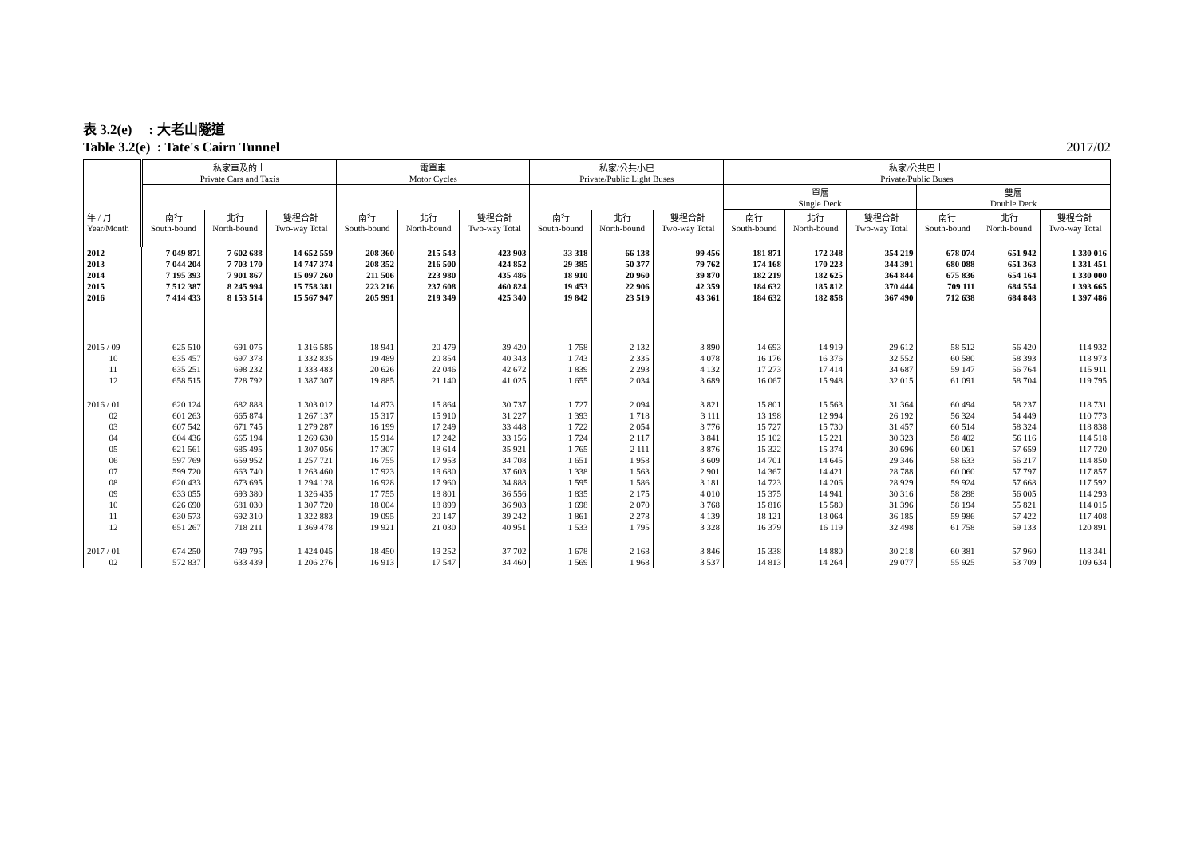表 3.2(e) : 大老山隧道
Table 3.2(e) : Tate's Cairn Tunnel 2017/02
| 年 / 月 Year/Month | 私家車及的士 Private Cars and Taxis | | | 電單車 Motor Cycles | | | 私家/公共小巴 Private/Public Light Buses | | | 私家/公共巴士 Private/Public Buses | | | | | |
| --- | --- | --- | --- | --- | --- | --- | --- | --- | --- | --- | --- | --- | --- | --- | --- |
| | | | | | | | | | | 單層 Single Deck | | | 雙層 Double Deck | | |
| | 南行 South-bound | 北行 North-bound | 雙程合計 Two-way Total | 南行 South-bound | 北行 North-bound | 雙程合計 Two-way Total | 南行 South-bound | 北行 North-bound | 雙程合計 Two-way Total | 南行 South-bound | 北行 North-bound | 雙程合計 Two-way Total | 南行 South-bound | 北行 North-bound | 雙程合計 Two-way Total |
| 2012 | 7 049 871 | 7 602 688 | 14 652 559 | 208 360 | 215 543 | 423 903 | 33 318 | 66 138 | 99 456 | 181 871 | 172 348 | 354 219 | 678 074 | 651 942 | 1 330 016 |
| 2013 | 7 044 204 | 7 703 170 | 14 747 374 | 208 352 | 216 500 | 424 852 | 29 385 | 50 377 | 79 762 | 174 168 | 170 223 | 344 391 | 680 088 | 651 363 | 1 331 451 |
| 2014 | 7 195 393 | 7 901 867 | 15 097 260 | 211 506 | 223 980 | 435 486 | 18 910 | 20 960 | 39 870 | 182 219 | 182 625 | 364 844 | 675 836 | 654 164 | 1 330 000 |
| 2015 | 7 512 387 | 8 245 994 | 15 758 381 | 223 216 | 237 608 | 460 824 | 19 453 | 22 906 | 42 359 | 184 632 | 185 812 | 370 444 | 709 111 | 684 554 | 1 393 665 |
| 2016 | 7 414 433 | 8 153 514 | 15 567 947 | 205 991 | 219 349 | 425 340 | 19 842 | 23 519 | 43 361 | 184 632 | 182 858 | 367 490 | 712 638 | 684 848 | 1 397 486 |
| 2015 / 09 | 625 510 | 691 075 | 1 316 585 | 18 941 | 20 479 | 39 420 | 1 758 | 2 132 | 3 890 | 14 693 | 14 919 | 29 612 | 58 512 | 56 420 | 114 932 |
| 10 | 635 457 | 697 378 | 1 332 835 | 19 489 | 20 854 | 40 343 | 1 743 | 2 335 | 4 078 | 16 176 | 16 376 | 32 552 | 60 580 | 58 393 | 118 973 |
| 11 | 635 251 | 698 232 | 1 333 483 | 20 626 | 22 046 | 42 672 | 1 839 | 2 293 | 4 132 | 17 273 | 17 414 | 34 687 | 59 147 | 56 764 | 115 911 |
| 12 | 658 515 | 728 792 | 1 387 307 | 19 885 | 21 140 | 41 025 | 1 655 | 2 034 | 3 689 | 16 067 | 15 948 | 32 015 | 61 091 | 58 704 | 119 795 |
| 2016 / 01 | 620 124 | 682 888 | 1 303 012 | 14 873 | 15 864 | 30 737 | 1 727 | 2 094 | 3 821 | 15 801 | 15 563 | 31 364 | 60 494 | 58 237 | 118 731 |
| 02 | 601 263 | 665 874 | 1 267 137 | 15 317 | 15 910 | 31 227 | 1 393 | 1 718 | 3 111 | 13 198 | 12 994 | 26 192 | 56 324 | 54 449 | 110 773 |
| 03 | 607 542 | 671 745 | 1 279 287 | 16 199 | 17 249 | 33 448 | 1 722 | 2 054 | 3 776 | 15 727 | 15 730 | 31 457 | 60 514 | 58 324 | 118 838 |
| 04 | 604 436 | 665 194 | 1 269 630 | 15 914 | 17 242 | 33 156 | 1 724 | 2 117 | 3 841 | 15 102 | 15 221 | 30 323 | 58 402 | 56 116 | 114 518 |
| 05 | 621 561 | 685 495 | 1 307 056 | 17 307 | 18 614 | 35 921 | 1 765 | 2 111 | 3 876 | 15 322 | 15 374 | 30 696 | 60 061 | 57 659 | 117 720 |
| 06 | 597 769 | 659 952 | 1 257 721 | 16 755 | 17 953 | 34 708 | 1 651 | 1 958 | 3 609 | 14 701 | 14 645 | 29 346 | 58 633 | 56 217 | 114 850 |
| 07 | 599 720 | 663 740 | 1 263 460 | 17 923 | 19 680 | 37 603 | 1 338 | 1 563 | 2 901 | 14 367 | 14 421 | 28 788 | 60 060 | 57 797 | 117 857 |
| 08 | 620 433 | 673 695 | 1 294 128 | 16 928 | 17 960 | 34 888 | 1 595 | 1 586 | 3 181 | 14 723 | 14 206 | 28 929 | 59 924 | 57 668 | 117 592 |
| 09 | 633 055 | 693 380 | 1 326 435 | 17 755 | 18 801 | 36 556 | 1 835 | 2 175 | 4 010 | 15 375 | 14 941 | 30 316 | 58 288 | 56 005 | 114 293 |
| 10 | 626 690 | 681 030 | 1 307 720 | 18 004 | 18 899 | 36 903 | 1 698 | 2 070 | 3 768 | 15 816 | 15 580 | 31 396 | 58 194 | 55 821 | 114 015 |
| 11 | 630 573 | 692 310 | 1 322 883 | 19 095 | 20 147 | 39 242 | 1 861 | 2 278 | 4 139 | 18 121 | 18 064 | 36 185 | 59 986 | 57 422 | 117 408 |
| 12 | 651 267 | 718 211 | 1 369 478 | 19 921 | 21 030 | 40 951 | 1 533 | 1 795 | 3 328 | 16 379 | 16 119 | 32 498 | 61 758 | 59 133 | 120 891 |
| 2017 / 01 | 674 250 | 749 795 | 1 424 045 | 18 450 | 19 252 | 37 702 | 1 678 | 2 168 | 3 846 | 15 338 | 14 880 | 30 218 | 60 381 | 57 960 | 118 341 |
| 02 | 572 837 | 633 439 | 1 206 276 | 16 913 | 17 547 | 34 460 | 1 569 | 1 968 | 3 537 | 14 813 | 14 264 | 29 077 | 55 925 | 53 709 | 109 634 |